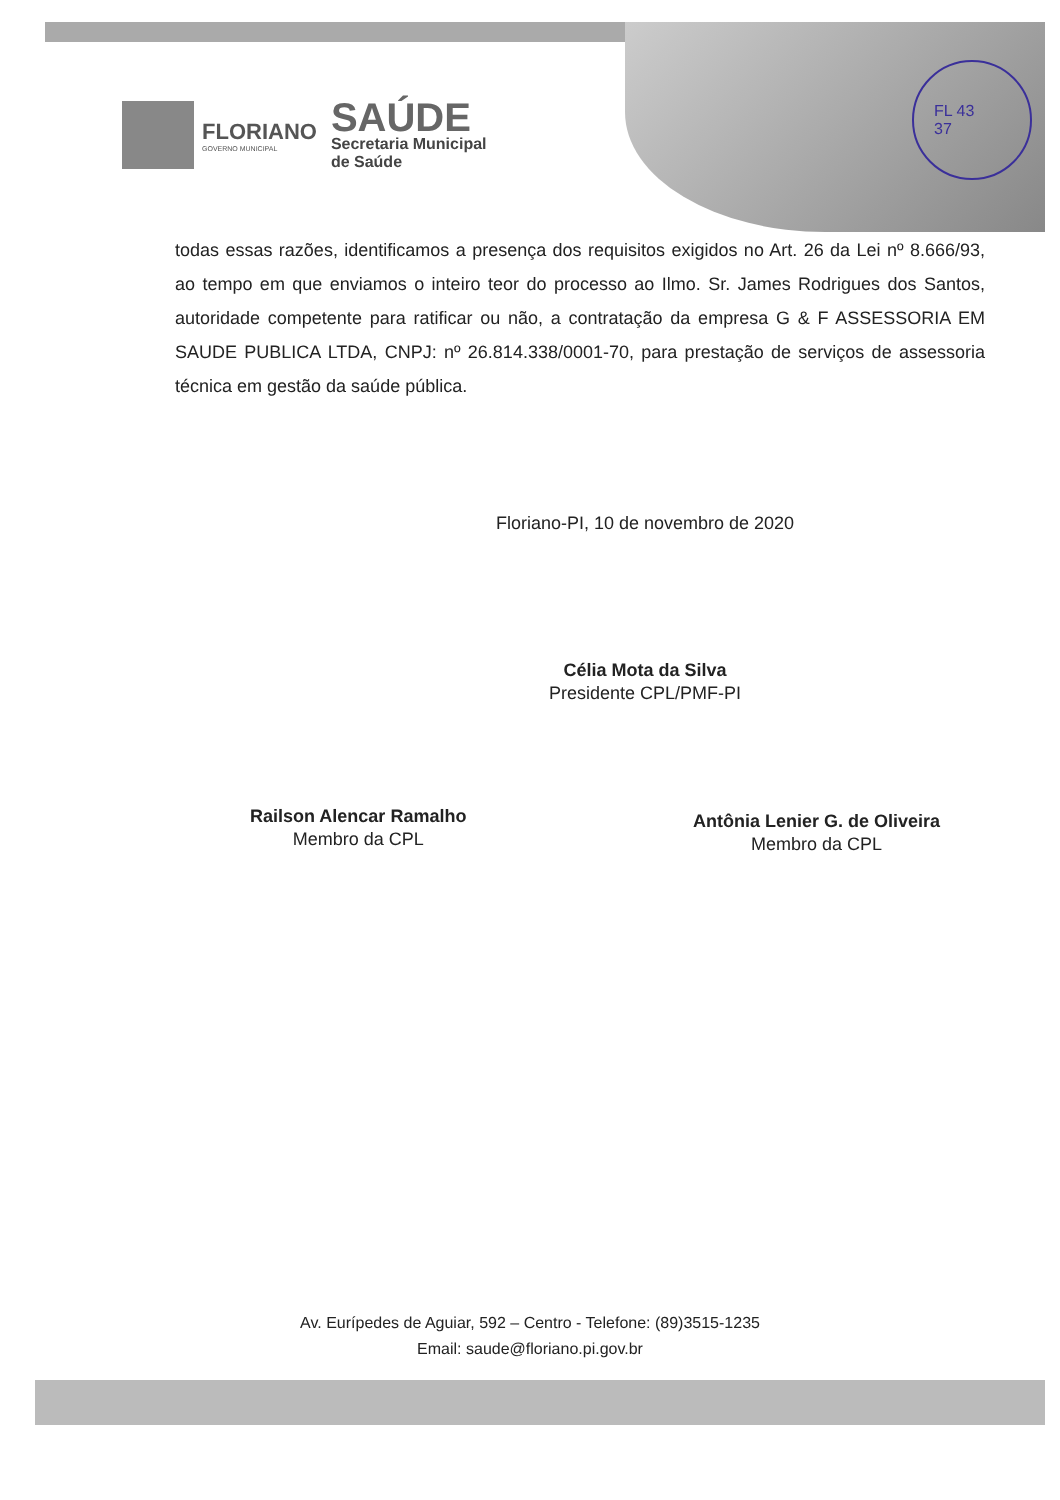FLORIANO
GOVERNO MUNICIPAL
SAÚDE
Secretaria Municipal
de Saúde
FL 43
37
todas essas razões, identificamos a presença dos requisitos exigidos no Art. 26 da Lei nº 8.666/93, ao tempo em que enviamos o inteiro teor do processo ao Ilmo. Sr. James Rodrigues dos Santos, autoridade competente para ratificar ou não, a contratação da empresa G & F ASSESSORIA EM SAUDE PUBLICA LTDA, CNPJ: nº 26.814.338/0001-70, para prestação de serviços de assessoria técnica em gestão da saúde pública.
Floriano-PI, 10 de novembro de 2020
Célia Mota da Silva
Presidente CPL/PMF-PI
Railson Alencar Ramalho
Membro da CPL
Antônia Lenier G. de Oliveira
Membro da CPL
Av. Eurípedes de Aguiar, 592 – Centro - Telefone: (89)3515-1235
Email: saude@floriano.pi.gov.br